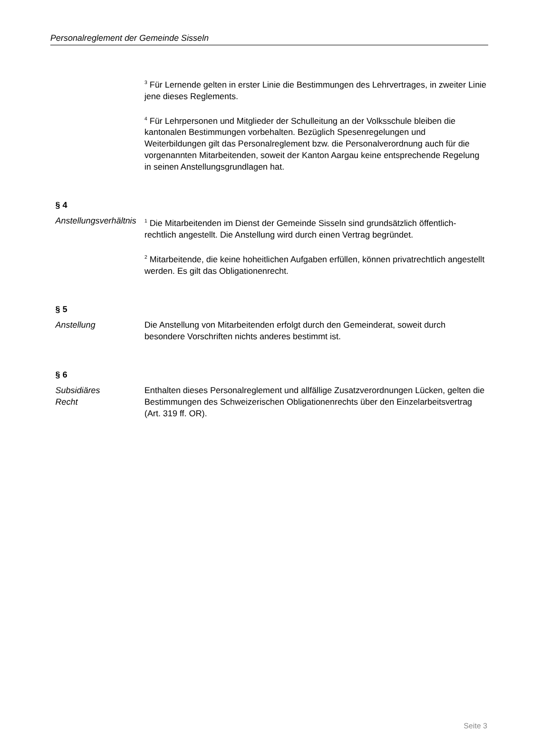Personalreglement der Gemeinde Sisseln
<sup>3</sup> Für Lernende gelten in erster Linie die Bestimmungen des Lehrvertrages, in zweiter Linie jene dieses Reglements.
<sup>4</sup> Für Lehrpersonen und Mitglieder der Schulleitung an der Volksschule bleiben die kantonalen Bestimmungen vorbehalten. Bezüglich Spesenregelungen und Weiterbildungen gilt das Personalreglement bzw. die Personalverordnung auch für die vorgenannten Mitarbeitenden, soweit der Kanton Aargau keine entsprechende Regelung in seinen Anstellungsgrundlagen hat.
§ 4
Anstellungsverhältnis
<sup>1</sup> Die Mitarbeitenden im Dienst der Gemeinde Sisseln sind grundsätzlich öffentlich-rechtlich angestellt. Die Anstellung wird durch einen Vertrag begründet.
<sup>2</sup> Mitarbeitende, die keine hoheitlichen Aufgaben erfüllen, können privatrechtlich angestellt werden. Es gilt das Obligationenrecht.
§ 5
Anstellung Die Anstellung von Mitarbeitenden erfolgt durch den Gemeinderat, soweit durch besondere Vorschriften nichts anderes bestimmt ist.
§ 6
Subsidiäres
Recht
Enthalten dieses Personalreglement und allfällige Zusatzverordnungen Lücken, gelten die Bestimmungen des Schweizerischen Obligationenrechts über den Einzelarbeitsvertrag (Art. 319 ff. OR).
Seite 3